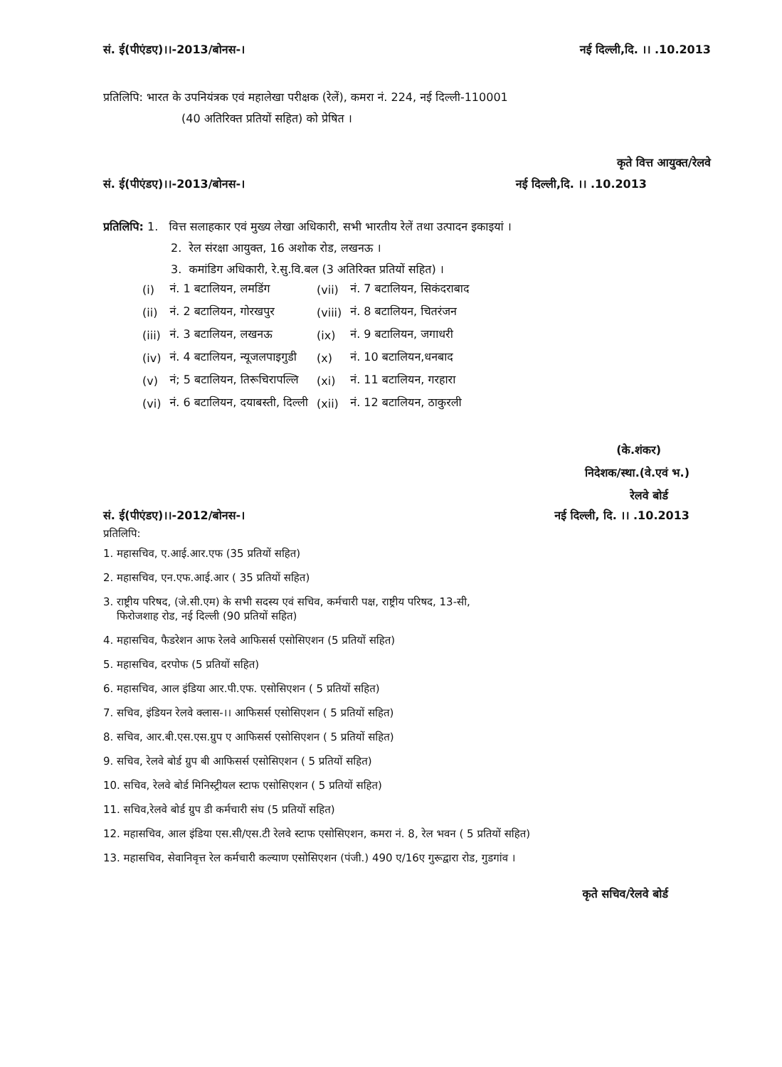सं. ई(पीएंडए)।।-2013/बोनस-। नई दिल्ली,दि. ।। .10.2013
प्रतिलिपि: भारत के उपनियंत्रक एवं महालेखा परीक्षक (रेलें), कमरा नं. 224, नई दिल्ली-110001
(40 अतिरिक्त प्रतियों सहित) को प्रेषित ।
कृते वित्त आयुक्त/रेलवे
सं. ई(पीएंडए)।।-2013/बोनस-। नई दिल्ली,दि. ।। .10.2013
प्रतिलिपि: 1. वित्त सलाहकार एवं मुख्य लेखा अधिकारी, सभी भारतीय रेलें तथा उत्पादन इकाइयां ।
2. रेल संरक्षा आयुक्त, 16 अशोक रोड, लखनऊ ।
3. कमांडिग अधिकारी, रे.सु.वि.बल (3 अतिरिक्त प्रतियों सहित) ।
| (i) | नं. 1 बटालियन, लमडिंग | (vii) | नं. 7 बटालियन, सिकंदराबाद |
| (ii) | नं. 2 बटालियन, गोरखपुर | (viii) | नं. 8 बटालियन, चितरंजन |
| (iii) | नं. 3 बटालियन, लखनऊ | (ix) | नं. 9 बटालियन, जगाधरी |
| (iv) | नं. 4 बटालियन, न्यूजलपाइगुडी | (x) | नं. 10 बटालियन,धनबाद |
| (v) | नं; 5 बटालियन, तिरूचिरापल्लि | (xi) | नं. 11 बटालियन, गरहारा |
| (vi) | नं. 6 बटालियन, दयाबस्ती, दिल्ली | (xii) | नं. 12 बटालियन, ठाकुरली |
(के.शंकर)
निदेशक/स्था.(वे.एवं भ.)
रेलवे बोर्ड
सं. ई(पीएंडए)।।-2012/बोनस-। नई दिल्ली, दि. ।। .10.2013
प्रतिलिपि:
1. महासचिव, ए.आई.आर.एफ (35 प्रतियों सहित)
2. महासचिव, एन.एफ.आई.आर ( 35 प्रतियों सहित)
3. राष्ट्रीय परिषद, (जे.सी.एम) के सभी सदस्य एवं सचिव, कर्मचारी पक्ष, राष्ट्रीय परिषद, 13-सी,
फिरोजशाह रोड, नई दिल्ली (90 प्रतियों सहित)
4. महासचिव, फैडरेशन आफ रेलवे आफिसर्स एसोसिएशन (5 प्रतियों सहित)
5. महासचिव, दरपोफ (5 प्रतियों सहित)
6. महासचिव, आल इंडिया आर.पी.एफ. एसोसिएशन ( 5 प्रतियों सहित)
7. सचिव, इंडियन रेलवे क्लास-।। आफिसर्स एसोसिएशन ( 5 प्रतियों सहित)
8. सचिव, आर.बी.एस.एस.ग्रुप ए आफिसर्स एसोसिएशन ( 5 प्रतियों सहित)
9. सचिव, रेलवे बोर्ड ग्रुप बी आफिसर्स एसोसिएशन ( 5 प्रतियों सहित)
10. सचिव, रेलवे बोर्ड मिनिस्ट्रीयल स्टाफ एसोसिएशन ( 5 प्रतियों सहित)
11. सचिव,रेलवे बोर्ड ग्रुप डी कर्मचारी संघ (5 प्रतियों सहित)
12. महासचिव, आल इंडिया एस.सी/एस.टी रेलवे स्टाफ एसोसिएशन, कमरा नं. 8, रेल भवन ( 5 प्रतियों सहित)
13. महासचिव, सेवानिवृत्त रेल कर्मचारी कल्याण एसोसिएशन (पंजी.) 490 ए/16ए गुरूद्वारा रोड, गुडगांव ।
कृते सचिव/रेलवे बोर्ड